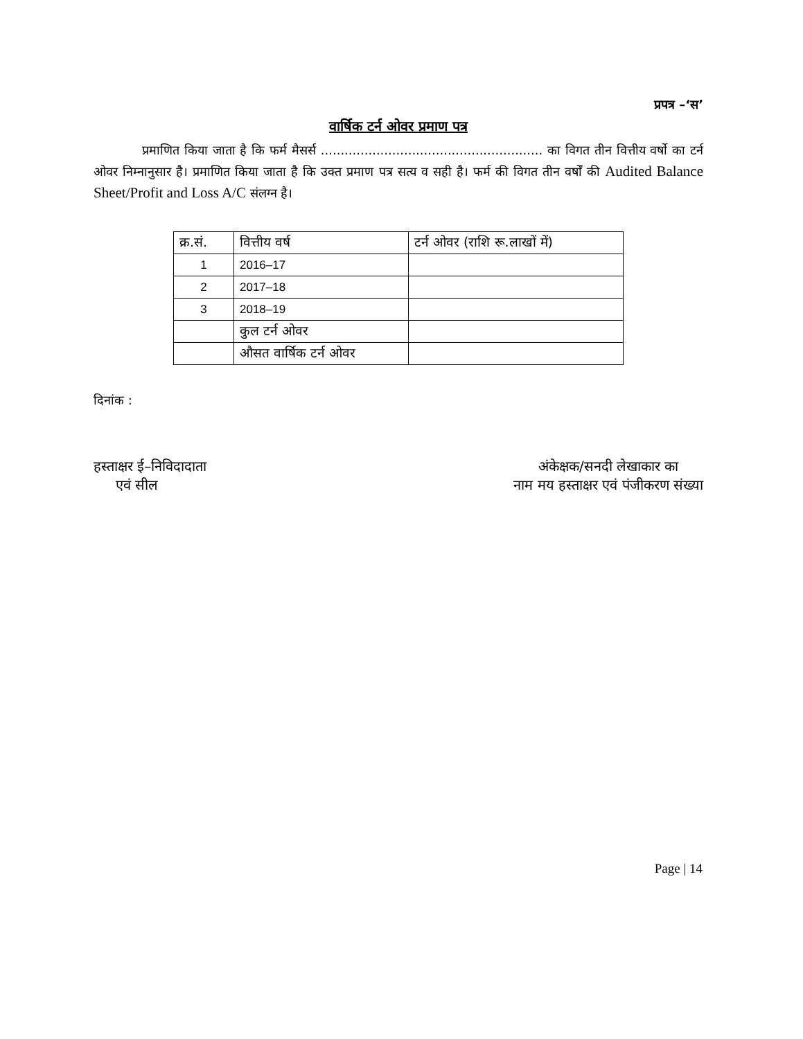प्रपत्र –‘स’
वार्षिक टर्न ओवर प्रमाण पत्र
प्रमाणित किया जाता है कि फर्म मैसर्स ........................................................ का विगत तीन वित्तीय वर्षो का टर्न ओवर निम्नानुसार है। प्रमाणित किया जाता है कि उक्त प्रमाण पत्र सत्य व सही है। फर्म की विगत तीन वर्षों की Audited Balance Sheet/Profit and Loss A/C संलग्न है।
| क्र.सं. | वित्तीय वर्ष | टर्न ओवर (राशि रू.लाखों में) |
| --- | --- | --- |
| 1 | 2016–17 | |
| 2 | 2017–18 | |
| 3 | 2018–19 | |
| | कुल टर्न ओवर | |
| | औसत वार्षिक टर्न ओवर | |
दिनांक :
हस्ताक्षर ई–निविदादाता
एवं सील
अंकेक्षक/सनदी लेखाकार का
नाम मय हस्ताक्षर एवं पंजीकरण संख्या
Page | 14